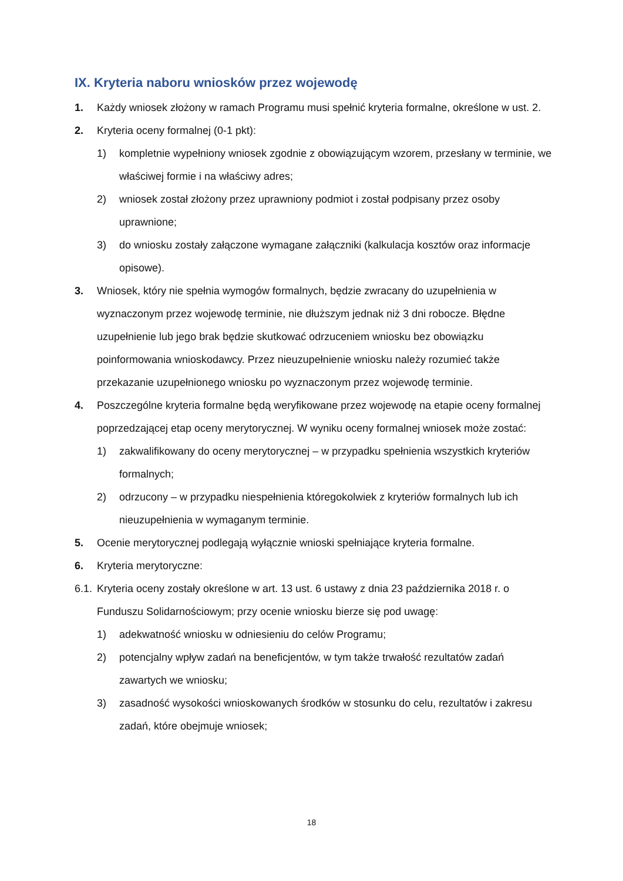IX. Kryteria naboru wniosków przez wojewodę
1. Każdy wniosek złożony w ramach Programu musi spełnić kryteria formalne, określone w ust. 2.
2. Kryteria oceny formalnej (0-1 pkt):
1) kompletnie wypełniony wniosek zgodnie z obowiązującym wzorem, przesłany w terminie, we właściwej formie i na właściwy adres;
2) wniosek został złożony przez uprawniony podmiot i został podpisany przez osoby uprawnione;
3) do wniosku zostały załączone wymagane załączniki (kalkulacja kosztów oraz informacje opisowe).
3. Wniosek, który nie spełnia wymogów formalnych, będzie zwracany do uzupełnienia w wyznaczonym przez wojewodę terminie, nie dłuższym jednak niż 3 dni robocze. Błędne uzupełnienie lub jego brak będzie skutkować odrzuceniem wniosku bez obowiązku poinformowania wnioskodawcy. Przez nieuzupełnienie wniosku należy rozumieć także przekazanie uzupełnionego wniosku po wyznaczonym przez wojewodę terminie.
4. Poszczególne kryteria formalne będą weryfikowane przez wojewodę na etapie oceny formalnej poprzedzającej etap oceny merytorycznej. W wyniku oceny formalnej wniosek może zostać:
1) zakwalifikowany do oceny merytorycznej – w przypadku spełnienia wszystkich kryteriów formalnych;
2) odrzucony – w przypadku niespełnienia któregokolwiek z kryteriów formalnych lub ich nieuzupełnienia w wymaganym terminie.
5. Ocenie merytorycznej podlegają wyłącznie wnioski spełniające kryteria formalne.
6. Kryteria merytoryczne:
6.1. Kryteria oceny zostały określone w art. 13 ust. 6 ustawy z dnia 23 października 2018 r. o Funduszu Solidarnościowym; przy ocenie wniosku bierze się pod uwagę:
1) adekwatność wniosku w odniesieniu do celów Programu;
2) potencjalny wpływ zadań na beneficjentów, w tym także trwałość rezultatów zadań zawartych we wniosku;
3) zasadność wysokości wnioskowanych środków w stosunku do celu, rezultatów i zakresu zadań, które obejmuje wniosek;
18